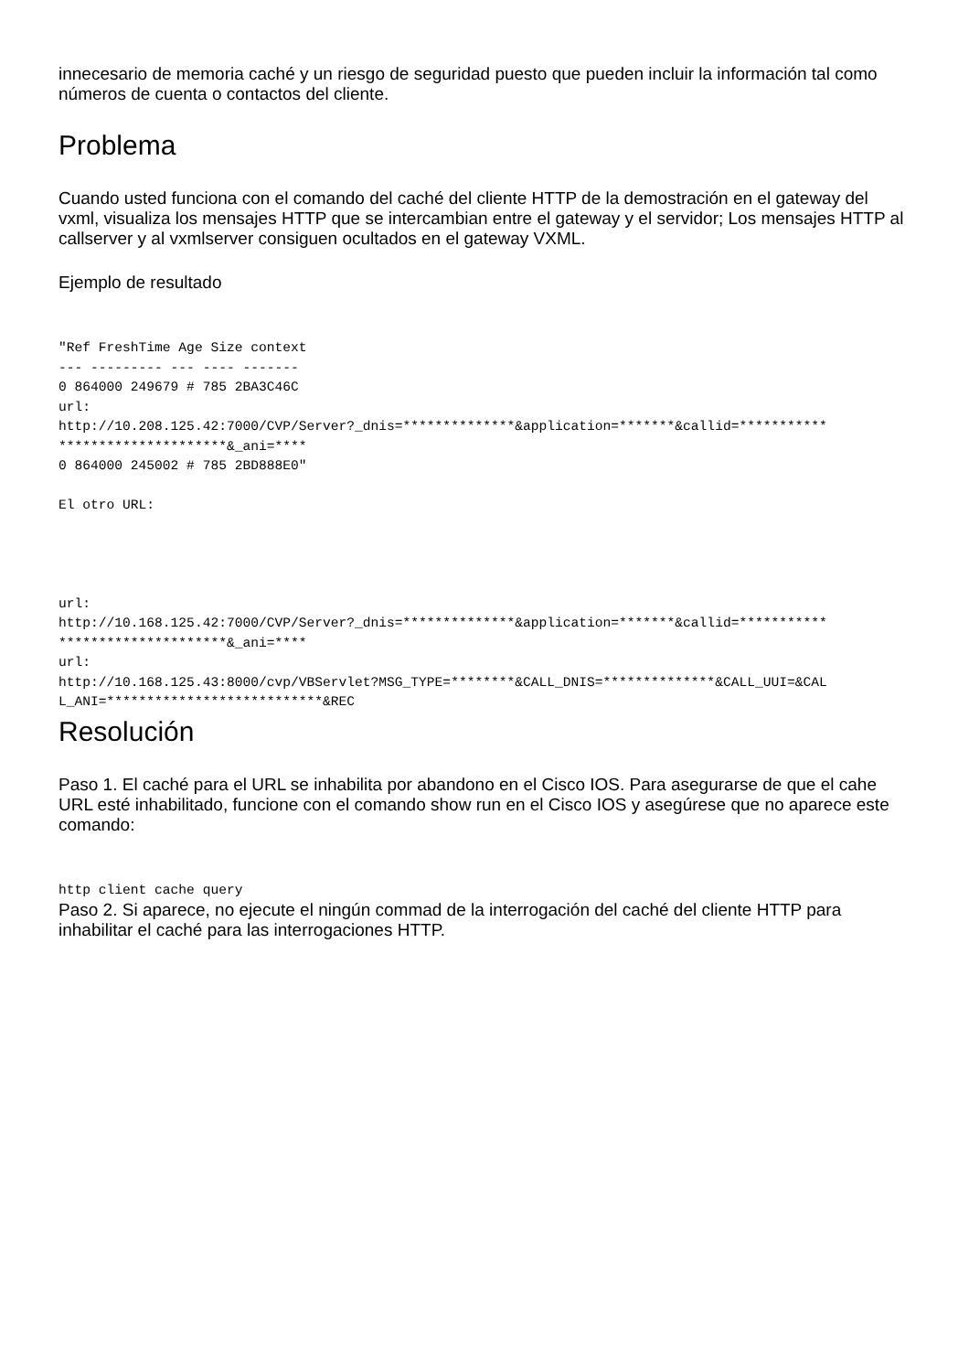innecesario de memoria caché y un riesgo de seguridad puesto que pueden incluir la información tal como números de cuenta o contactos del cliente.
Problema
Cuando usted funciona con el comando del caché del cliente HTTP de la demostración en el gateway del vxml, visualiza los mensajes HTTP que se intercambian entre el gateway y el servidor; Los mensajes HTTP al callserver y al vxmlserver consiguen ocultados en el gateway VXML.
Ejemplo de resultado
"Ref FreshTime Age Size context
--- --------- --- ---- -------
0 864000 249679 # 785 2BA3C46C
url:
http://10.208.125.42:7000/CVP/Server?_dnis=**************&application=*******&callid=***********
*********************&_ani=****
0 864000 245002 # 785 2BD888E0"

El otro URL:




url:
http://10.168.125.42:7000/CVP/Server?_dnis=**************&application=*******&callid=***********
*********************&_ani=****
url:
http://10.168.125.43:8000/cvp/VBServlet?MSG_TYPE=********&CALL_DNIS=**************&CALL_UUI=&CAL
L_ANI=***************************&REC
Resolución
Paso 1. El caché para el URL se inhabilita por abandono en el Cisco IOS. Para asegurarse de que el cahe URL esté inhabilitado, funcione con el comando show run en el Cisco IOS y asegúrese que no aparece este comando:
http client cache query
Paso 2. Si aparece, no ejecute el ningún commad de la interrogación del caché del cliente HTTP para inhabilitar el caché para las interrogaciones HTTP.